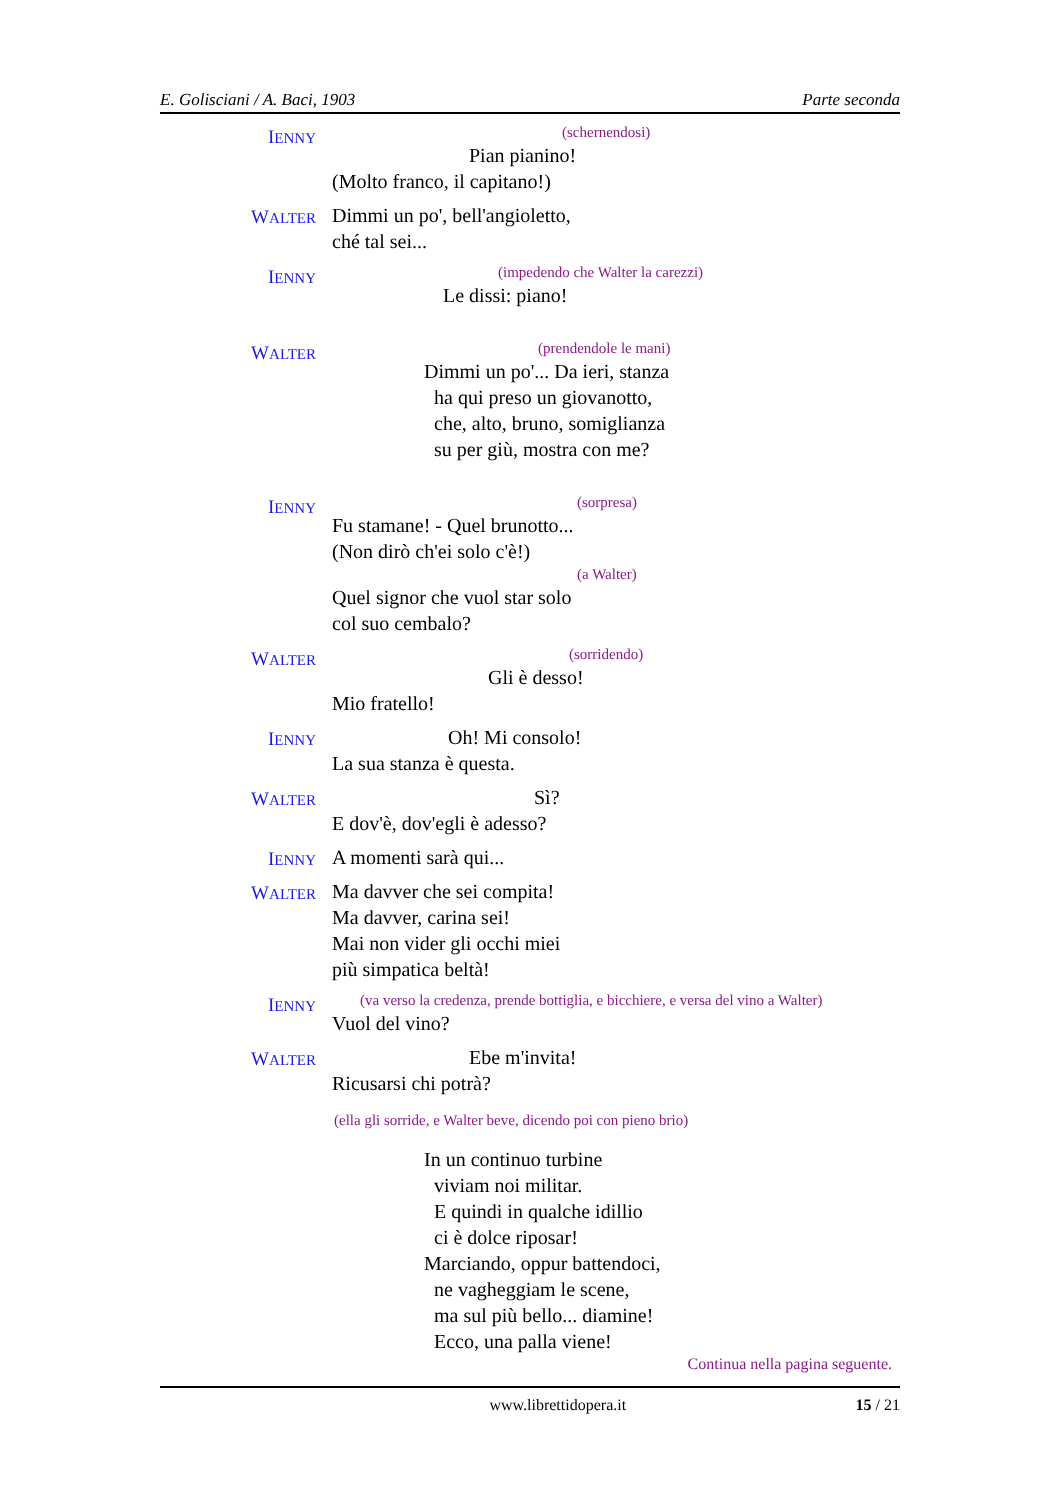E. Golisciani / A. Baci, 1903 Parte seconda
IENNY
(schernendosi)
Pian pianino!
(Molto franco, il capitano!)
WALTER
Dimmi un po', bell'angioletto,
ché tal sei...
IENNY
(impedendo che Walter la carezzi)
Le dissi: piano!
WALTER
(prendendole le mani)
Dimmi un po'... Da ieri, stanza
ha qui preso un giovanotto,
che, alto, bruno, somiglianza
su per giù, mostra con me?
IENNY
(sorpresa)
Fu stamane! - Quel brunotto...
(Non dirò ch'ei solo c'è!)
(a Walter)
Quel signor che vuol star solo
col suo cembalo?
WALTER
(sorridendo)
Gli è desso!
Mio fratello!
IENNY
Oh! Mi consolo!
La sua stanza è questa.
WALTER
Sì?
E dov'è, dov'egli è adesso?
IENNY
A momenti sarà qui...
WALTER
Ma davver che sei compita!
Ma davver, carina sei!
Mai non vider gli occhi miei
più simpatica beltà!
IENNY
(va verso la credenza, prende bottiglia, e bicchiere, e versa del vino a Walter)
Vuol del vino?
WALTER
Ebe m'invita!
Ricusarsi chi potrà?
(ella gli sorride, e Walter beve, dicendo poi con pieno brio)
In un continuo turbine
viviam noi militar.
E quindi in qualche idillio
ci è dolce riposar!
Marciando, oppur battendoci,
ne vagheggiam le scene,
ma sul più bello... diamine!
Ecco, una palla viene!
Continua nella pagina seguente.
www.librettidopera.it 15 / 21